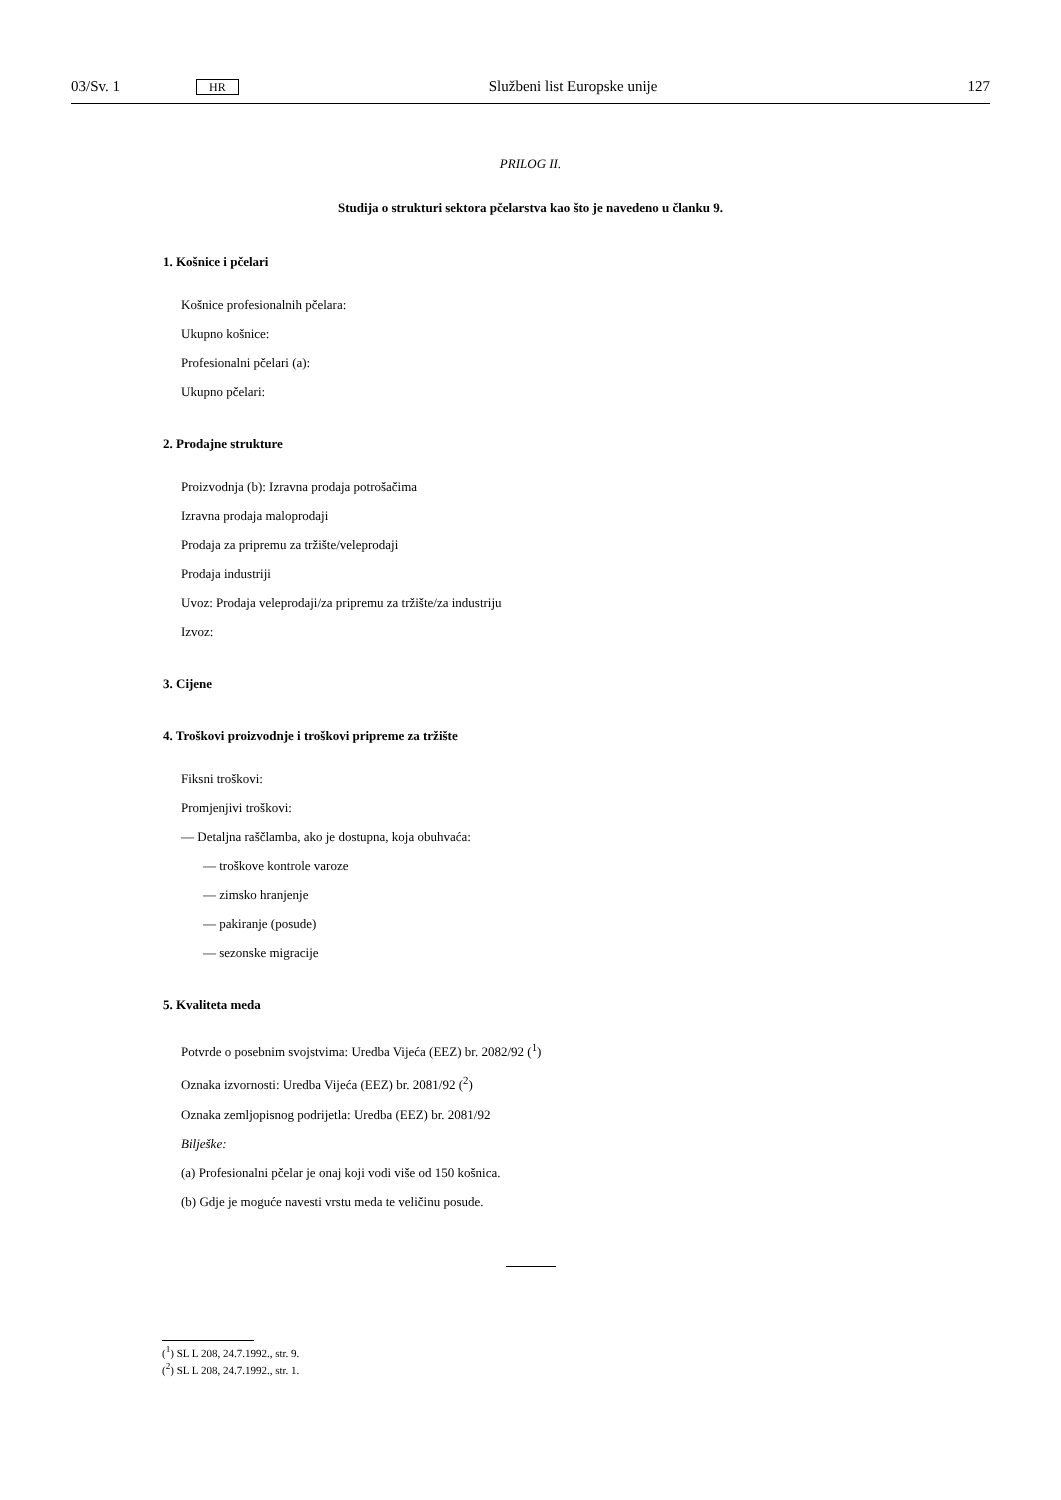03/Sv. 1 HR Službeni list Europske unije 127
PRILOG II.
Studija o strukturi sektora pčelarstva kao što je navedeno u članku 9.
1. Košnice i pčelari
Košnice profesionalnih pčelara:
Ukupno košnice:
Profesionalni pčelari (a):
Ukupno pčelari:
2. Prodajne strukture
Proizvodnja (b): Izravna prodaja potrošačima
Izravna prodaja maloprodaji
Prodaja za pripremu za tržište/veleprodaji
Prodaja industriji
Uvoz: Prodaja veleprodaji/za pripremu za tržište/za industriju
Izvoz:
3. Cijene
4. Troškovi proizvodnje i troškovi pripreme za tržište
Fiksni troškovi:
Promjenjivi troškovi:
— Detaljna raščlamba, ako je dostupna, koja obuhvaća:
— troškove kontrole varoze
— zimsko hranjenje
— pakiranje (posude)
— sezonske migracije
5. Kvaliteta meda
Potvrde o posebnim svojstvima: Uredba Vijeća (EEZ) br. 2082/92 (<sup>1</sup>)
Oznaka izvornosti: Uredba Vijeća (EEZ) br. 2081/92 (<sup>2</sup>)
Oznaka zemljopisnog podrijetla: Uredba (EEZ) br. 2081/92
Bilješke:
(a) Profesionalni pčelar je onaj koji vodi više od 150 košnica.
(b) Gdje je moguće navesti vrstu meda te veličinu posude.
(<sup>1</sup>) SL L 208, 24.7.1992., str. 9.
(<sup>2</sup>) SL L 208, 24.7.1992., str. 1.